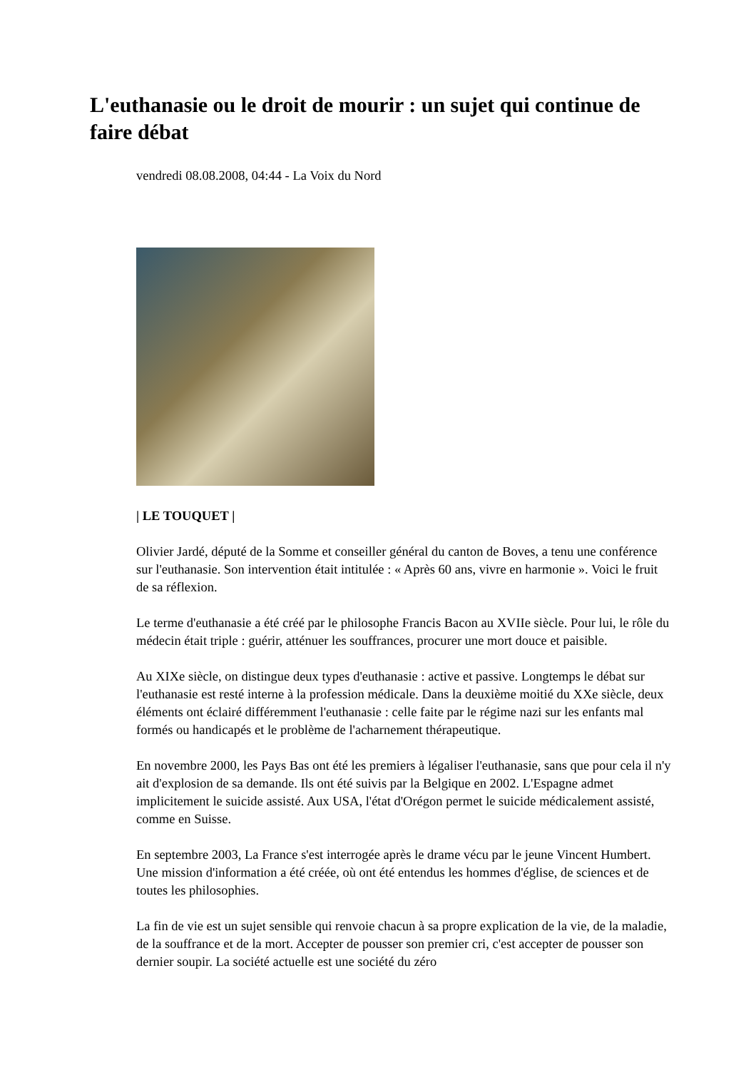L'euthanasie ou le droit de mourir : un sujet qui continue de faire débat
vendredi 08.08.2008, 04:44 - La Voix du Nord
| LE TOUQUET |
Olivier Jardé, député de la Somme et conseiller général du canton de Boves, a tenu une conférence sur l'euthanasie. Son intervention était intitulée : « Après 60 ans, vivre en harmonie ». Voici le fruit de sa réflexion.
Le terme d'euthanasie a été créé par le philosophe Francis Bacon au XVIIe siècle. Pour lui, le rôle du médecin était triple : guérir, atténuer les souffrances, procurer une mort douce et paisible.
Au XIXe siècle, on distingue deux types d'euthanasie : active et passive. Longtemps le débat sur l'euthanasie est resté interne à la profession médicale. Dans la deuxième moitié du XXe siècle, deux éléments ont éclairé différemment l'euthanasie : celle faite par le régime nazi sur les enfants mal formés ou handicapés et le problème de l'acharnement thérapeutique.
En novembre 2000, les Pays Bas ont été les premiers à légaliser l'euthanasie, sans que pour cela il n'y ait d'explosion de sa demande. Ils ont été suivis par la Belgique en 2002. L'Espagne admet implicitement le suicide assisté. Aux USA, l'état d'Orégon permet le suicide médicalement assisté, comme en Suisse.
En septembre 2003, La France s'est interrogée après le drame vécu par le jeune Vincent Humbert. Une mission d'information a été créée, où ont été entendus les hommes d'église, de sciences et de toutes les philosophies.
La fin de vie est un sujet sensible qui renvoie chacun à sa propre explication de la vie, de la maladie, de la souffrance et de la mort. Accepter de pousser son premier cri, c'est accepter de pousser son dernier soupir. La société actuelle est une société du zéro